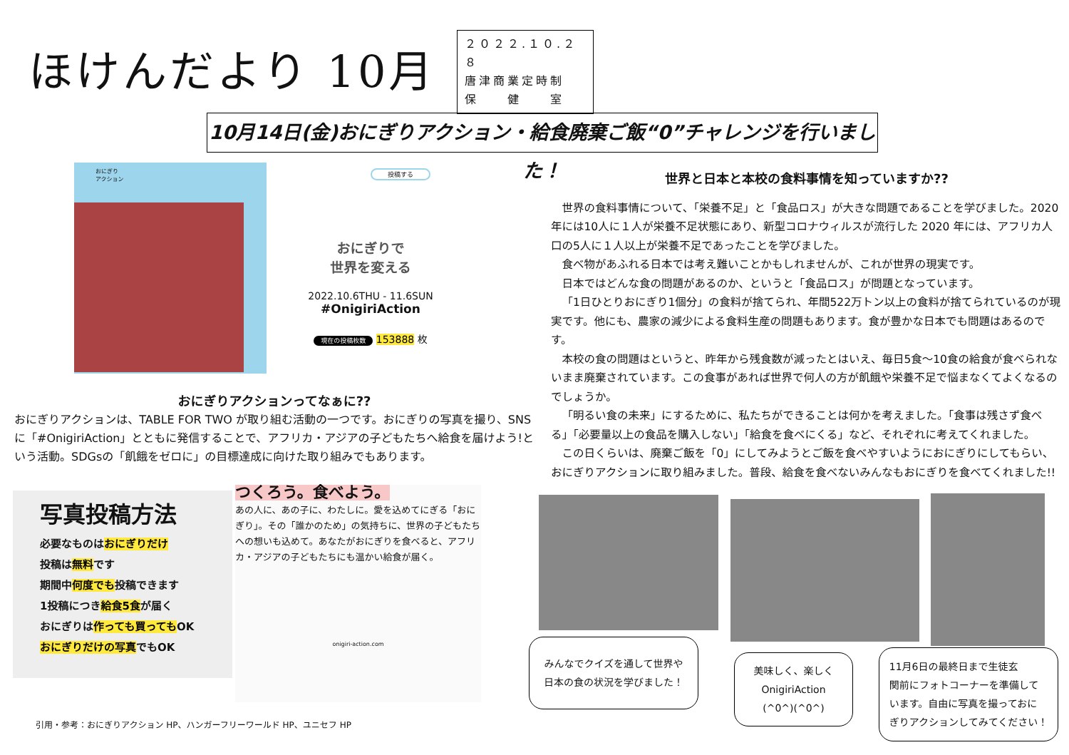ほけんだより 10月
２０２２.１０.２８
唐津商業定時制
保　　健　　室
10月14日(金)おにぎりアクション・給食廃棄ご飯“0”チャレンジを行いました！
おにぎり
アクション
投稿する
おにぎりで
世界を変える
2022.10.6THU - 11.6SUN
#OnigiriAction
現在の投稿枚数 153888 枚
おにぎりアクションってなぁに??
おにぎりアクションは、TABLE FOR TWO が取り組む活動の一つです。おにぎりの写真を撮り、SNS に「#OnigiriAction」とともに発信することで、アフリカ・アジアの子どもたちへ給食を届けよう!という活動。SDGsの「飢餓をゼロに」の目標達成に向けた取り組みでもあります。
写真投稿方法
必要なものはおにぎりだけ
投稿は無料です
期間中何度でも投稿できます
1投稿につき給食5食が届く
おにぎりは作っても買ってもOK
おにぎりだけの写真でもOK
つくろう。食べよう。
あの人に、あの子に、わたしに。愛を込めてにぎる「おにぎり」。その「誰かのため」の気持ちに、世界の子どもたちへの想いも込めて。あなたがおにぎりを食べると、アフリカ・アジアの子どもたちにも温かい給食が届く。
onigiri-action.com
世界と日本と本校の食料事情を知っていますか??
世界の食料事情について、「栄養不足」と「食品ロス」が大きな問題であることを学びました。2020年には10人に１人が栄養不足状態にあり、新型コロナウィルスが流行した 2020 年には、アフリカ人口の5人に１人以上が栄養不足であったことを学びました。
食べ物があふれる日本では考え難いことかもしれませんが、これが世界の現実です。
日本ではどんな食の問題があるのか、というと「食品ロス」が問題となっています。
「1日ひとりおにぎり1個分」の食料が捨てられ、年間522万トン以上の食料が捨てられているのが現実です。他にも、農家の減少による食料生産の問題もあります。食が豊かな日本でも問題はあるのです。
本校の食の問題はというと、昨年から残食数が減ったとはいえ、毎日5食～10食の給食が食べられないまま廃棄されています。この食事があれば世界で何人の方が飢餓や栄養不足で悩まなくてよくなるのでしょうか。
「明るい食の未来」にするために、私たちができることは何かを考えました。「食事は残さず食べる」「必要量以上の食品を購入しない」「給食を食べにくる」など、それぞれに考えてくれました。
この日くらいは、廃棄ご飯を「0」にしてみようとご飯を食べやすいようにおにぎりにしてもらい、おにぎりアクションに取り組みました。普段、給食を食べないみんなもおにぎりを食べてくれました!!
みんなでクイズを通して世界や
日本の食の状況を学びました！
美味しく、楽しく
OnigiriAction
(^0^)(^0^)
11月6日の最終日まで生徒玄
関前にフォトコーナーを準備して
います。自由に写真を撮っておに
ぎりアクションしてみてください！
引用・参考：おにぎりアクション HP、ハンガーフリーワールド HP、ユニセフ HP